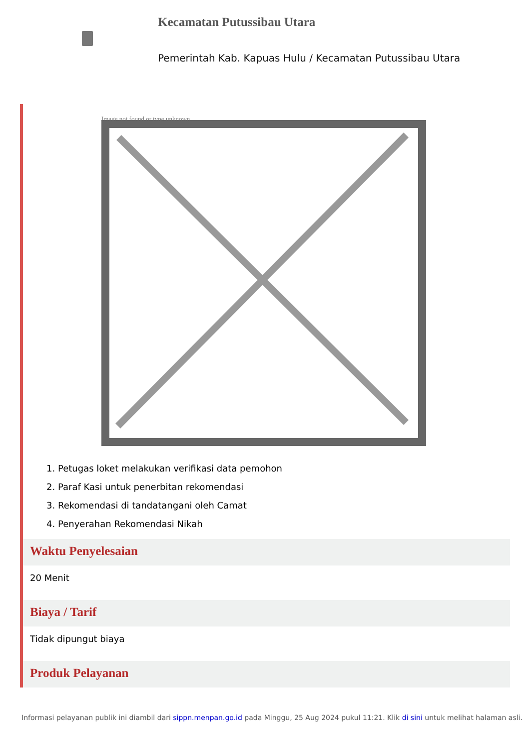Kecamatan Putussibau Utara
Pemerintah Kab. Kapuas Hulu / Kecamatan Putussibau Utara
Image not found or type unknown
1. Petugas loket melakukan verifikasi data pemohon
2. Paraf Kasi untuk penerbitan rekomendasi
3. Rekomendasi di tandatangani oleh Camat
4. Penyerahan Rekomendasi Nikah
Waktu Penyelesaian
20 Menit
Biaya / Tarif
Tidak dipungut biaya
Produk Pelayanan
Informasi pelayanan publik ini diambil dari sippn.menpan.go.id pada Minggu, 25 Aug 2024 pukul 11:21. Klik di sini untuk melihat halaman asli.